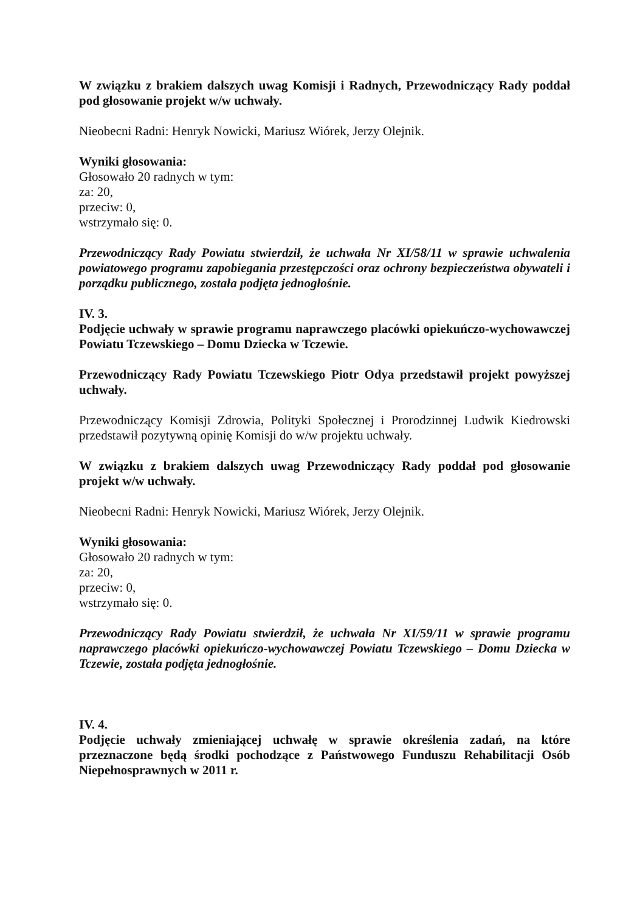W związku z brakiem dalszych uwag Komisji i Radnych, Przewodniczący Rady poddał pod głosowanie projekt w/w uchwały.
Nieobecni Radni: Henryk Nowicki, Mariusz Wiórek, Jerzy Olejnik.
Wyniki głosowania:
Głosowało 20 radnych w tym:
za: 20,
przeciw: 0,
wstrzymało się: 0.
Przewodniczący Rady Powiatu stwierdził, że uchwała Nr XI/58/11 w sprawie uchwalenia powiatowego programu zapobiegania przestępczości oraz ochrony bezpieczeństwa obywateli i porządku publicznego, została podjęta jednogłośnie.
IV. 3.
Podjęcie uchwały w sprawie programu naprawczego placówki opiekuńczo-wychowawczej Powiatu Tczewskiego – Domu Dziecka w Tczewie.
Przewodniczący Rady Powiatu Tczewskiego Piotr Odya przedstawił projekt powyższej uchwały.
Przewodniczący Komisji Zdrowia, Polityki Społecznej i Prorodzinnej Ludwik Kiedrowski przedstawił pozytywną opinię Komisji do w/w projektu uchwały.
W związku z brakiem dalszych uwag Przewodniczący Rady poddał pod głosowanie projekt w/w uchwały.
Nieobecni Radni: Henryk Nowicki, Mariusz Wiórek, Jerzy Olejnik.
Wyniki głosowania:
Głosowało 20 radnych w tym:
za: 20,
przeciw: 0,
wstrzymało się: 0.
Przewodniczący Rady Powiatu stwierdził, że uchwała Nr XI/59/11 w sprawie programu naprawczego placówki opiekuńczo-wychowawczej Powiatu Tczewskiego – Domu Dziecka w Tczewie, została podjęta jednogłośnie.
IV. 4.
Podjęcie uchwały zmieniającej uchwałę w sprawie określenia zadań, na które przeznaczone będą środki pochodzące z Państwowego Funduszu Rehabilitacji Osób Niepełnosprawnych w 2011 r.